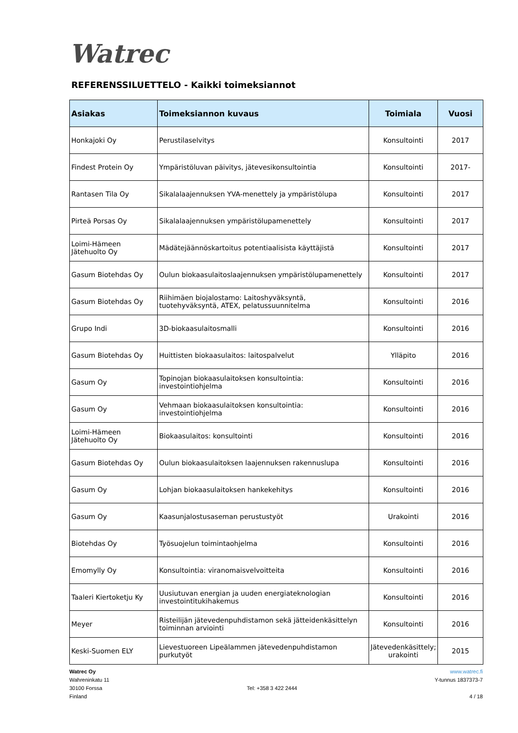Watrec
REFERENSSILUETTELO - Kaikki toimeksiannot
| Asiakas | Toimeksiannon kuvaus | Toimiala | Vuosi |
| --- | --- | --- | --- |
| Honkajoki Oy | Perustilaselvitys | Konsultointi | 2017 |
| Findest Protein Oy | Ympäristöluvan päivitys, jätevesikonsultointia | Konsultointi | 2017- |
| Rantasen Tila Oy | Sikalalaajennuksen YVA-menettely ja ympäristölupa | Konsultointi | 2017 |
| Pirteä Porsas Oy | Sikalalaajennuksen ympäristölupamenettely | Konsultointi | 2017 |
| Loimi-Hämeen Jätehuolto Oy | Mädätejäännöskartoitus potentiaalisista käyttäjistä | Konsultointi | 2017 |
| Gasum Biotehdas Oy | Oulun biokaasulaitoslaajennuksen ympäristölupamenettely | Konsultointi | 2017 |
| Gasum Biotehdas Oy | Riihimäen biojalostamo: Laitoshyväksyntä, tuotehyväksyntä, ATEX, pelatussuunnitelma | Konsultointi | 2016 |
| Grupo Indi | 3D-biokaasulaitosmalli | Konsultointi | 2016 |
| Gasum Biotehdas Oy | Huittisten biokaasulaitos: laitospalvelut | Ylläpito | 2016 |
| Gasum Oy | Topinojan biokaasulaitoksen konsultointia: investointiohjelma | Konsultointi | 2016 |
| Gasum Oy | Vehmaan biokaasulaitoksen konsultointia: investointiohjelma | Konsultointi | 2016 |
| Loimi-Hämeen Jätehuolto Oy | Biokaasulaitos: konsultointi | Konsultointi | 2016 |
| Gasum Biotehdas Oy | Oulun biokaasulaitoksen laajennuksen rakennuslupa | Konsultointi | 2016 |
| Gasum Oy | Lohjan biokaasulaitoksen hankekehitys | Konsultointi | 2016 |
| Gasum Oy | Kaasunjalostusaseman perustustyöt | Urakointi | 2016 |
| Biotehdas Oy | Työsuojelun toimintaohjelma | Konsultointi | 2016 |
| Emomylly Oy | Konsultointia: viranomaisvelvoitteita | Konsultointi | 2016 |
| Taaleri Kiertoketju Ky | Uusiutuvan energian ja uuden energiateknologian investointitukihakemus | Konsultointi | 2016 |
| Meyer | Risteilijän jätevedenpuhdistamon sekä jätteidenkäsittelyn toiminnan arviointi | Konsultointi | 2016 |
| Keski-Suomen ELY | Lievestuoreen Lipeälammen jätevedenpuhdistamon purkutyöt | Jätevedenkäsittely; urakointi | 2015 |
Watrec Oy
Wahreninkatu 11
30100 Forssa
Finland
Tel: +358 3 422 2444 www.watrec.fi
Y-tunnus 1837373-7
4 / 18